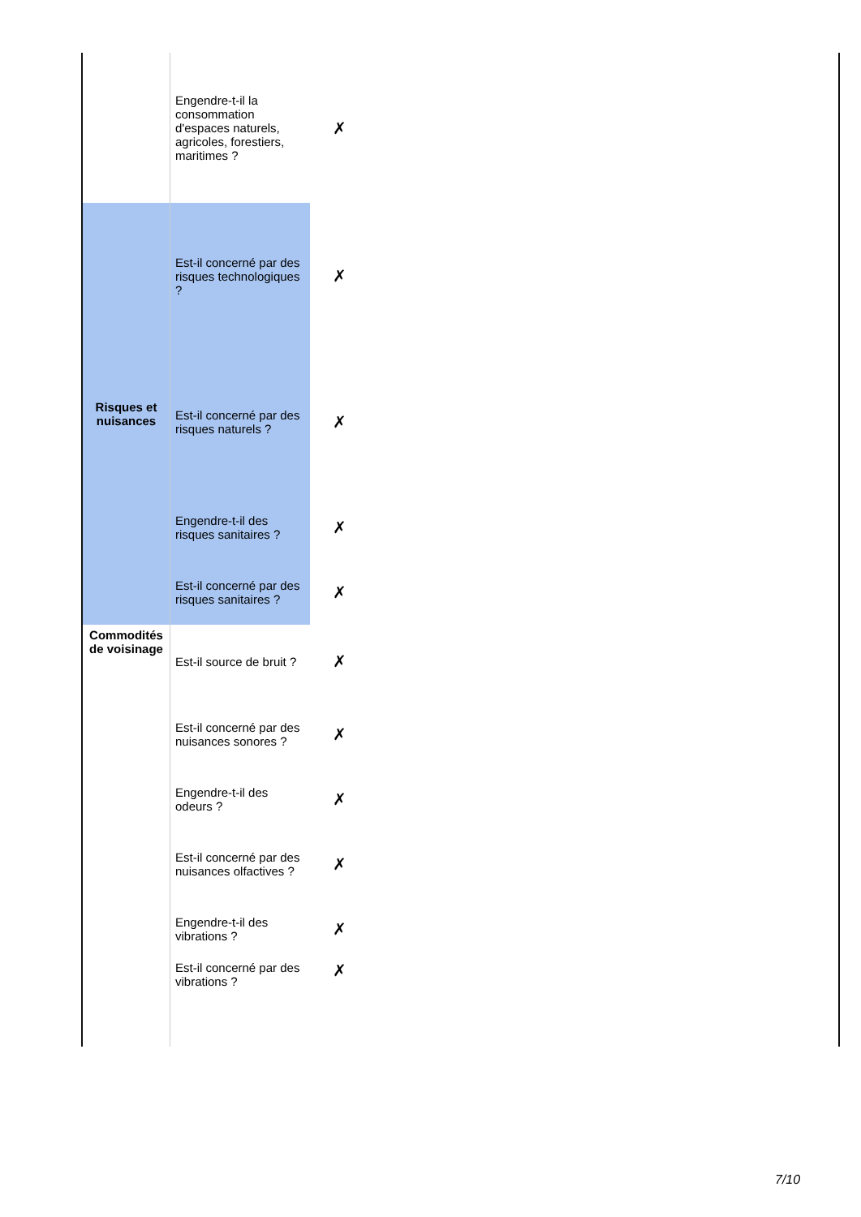| | Engendre-t-il la consommation d'espaces naturels, agricoles, forestiers, maritimes ? | ✗ | |
| Risques et nuisances | Est-il concerné par des risques technologiques ? | ✗ | |
| | Est-il concerné par des risques naturels ? | ✗ | |
| | Engendre-t-il des risques sanitaires ? | ✗ | |
| | Est-il concerné par des risques sanitaires ? | ✗ | |
| Commodités de voisinage | Est-il source de bruit ? | ✗ | |
| | Est-il concerné par des nuisances sonores ? | ✗ | |
| | Engendre-t-il des odeurs ? | ✗ | |
| | Est-il concerné par des nuisances olfactives ? | ✗ | |
| | Engendre-t-il des vibrations ? | ✗ | |
| | Est-il concerné par des vibrations ? | ✗ | |
7/10